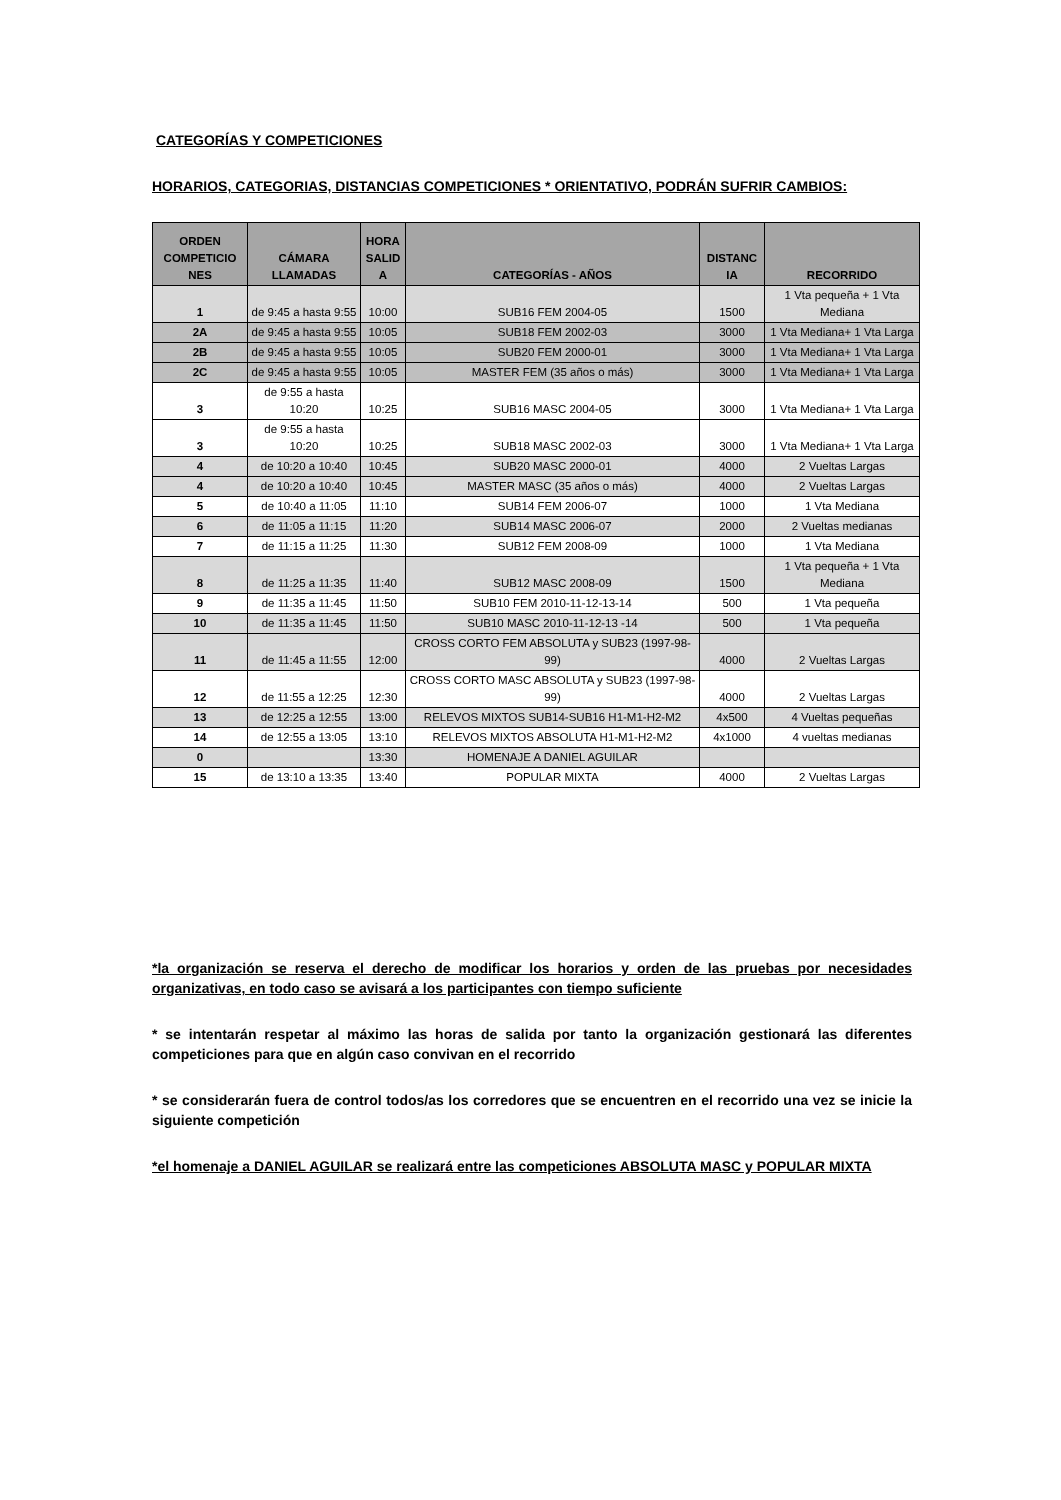CATEGORÍAS Y COMPETICIONES
HORARIOS, CATEGORIAS, DISTANCIAS COMPETICIONES * ORIENTATIVO, PODRÁN SUFRIR CAMBIOS:
| ORDEN COMPETICIO NES | CÁMARA LLAMADAS | HORA SALID A | CATEGORÍAS - AÑOS | DISTANC IA | RECORRIDO |
| --- | --- | --- | --- | --- | --- |
| 1 | de 9:45 a hasta 9:55 | 10:00 | SUB16 FEM 2004-05 | 1500 | 1 Vta pequeña + 1 Vta Mediana |
| 2A | de 9:45 a hasta 9:55 | 10:05 | SUB18 FEM 2002-03 | 3000 | 1 Vta Mediana+ 1 Vta Larga |
| 2B | de 9:45 a hasta 9:55 | 10:05 | SUB20 FEM 2000-01 | 3000 | 1 Vta Mediana+ 1 Vta Larga |
| 2C | de 9:45 a hasta 9:55 | 10:05 | MASTER FEM (35 años o más) | 3000 | 1 Vta Mediana+ 1 Vta Larga |
| 3 | de 9:55 a hasta 10:20 | 10:25 | SUB16 MASC 2004-05 | 3000 | 1 Vta Mediana+ 1 Vta Larga |
| 3 | de 9:55 a hasta 10:20 | 10:25 | SUB18 MASC 2002-03 | 3000 | 1 Vta Mediana+ 1 Vta Larga |
| 4 | de 10:20 a 10:40 | 10:45 | SUB20 MASC 2000-01 | 4000 | 2 Vueltas Largas |
| 4 | de 10:20 a 10:40 | 10:45 | MASTER MASC (35 años o más) | 4000 | 2 Vueltas Largas |
| 5 | de 10:40 a 11:05 | 11:10 | SUB14 FEM 2006-07 | 1000 | 1 Vta Mediana |
| 6 | de 11:05 a 11:15 | 11:20 | SUB14 MASC 2006-07 | 2000 | 2 Vueltas medianas |
| 7 | de 11:15 a 11:25 | 11:30 | SUB12 FEM 2008-09 | 1000 | 1 Vta Mediana |
| 8 | de 11:25 a 11:35 | 11:40 | SUB12 MASC 2008-09 | 1500 | 1 Vta pequeña + 1 Vta Mediana |
| 9 | de 11:35 a 11:45 | 11:50 | SUB10 FEM 2010-11-12-13-14 | 500 | 1 Vta pequeña |
| 10 | de 11:35 a 11:45 | 11:50 | SUB10 MASC 2010-11-12-13 -14 | 500 | 1 Vta pequeña |
| 11 | de 11:45 a 11:55 | 12:00 | CROSS CORTO FEM ABSOLUTA y SUB23 (1997-98-99) | 4000 | 2 Vueltas Largas |
| 12 | de 11:55 a 12:25 | 12:30 | CROSS CORTO MASC ABSOLUTA y SUB23 (1997-98-99) | 4000 | 2 Vueltas Largas |
| 13 | de 12:25 a 12:55 | 13:00 | RELEVOS MIXTOS SUB14-SUB16 H1-M1-H2-M2 | 4x500 | 4 Vueltas pequeñas |
| 14 | de 12:55 a 13:05 | 13:10 | RELEVOS MIXTOS ABSOLUTA H1-M1-H2-M2 | 4x1000 | 4 vueltas medianas |
| 0 | | 13:30 | HOMENAJE A DANIEL AGUILAR | | |
| 15 | de 13:10 a 13:35 | 13:40 | POPULAR MIXTA | 4000 | 2 Vueltas Largas |
*la organización se reserva el derecho de modificar los horarios y orden de las pruebas por necesidades organizativas, en todo caso se avisará a los participantes con tiempo suficiente
* se intentarán respetar al máximo las horas de salida por tanto la organización gestionará las diferentes competiciones para que en algún caso convivan en el recorrido
* se considerarán fuera de control todos/as los corredores que se encuentren en el recorrido una vez se inicie la siguiente competición
*el homenaje a DANIEL AGUILAR se realizará entre las competiciones ABSOLUTA MASC y POPULAR MIXTA